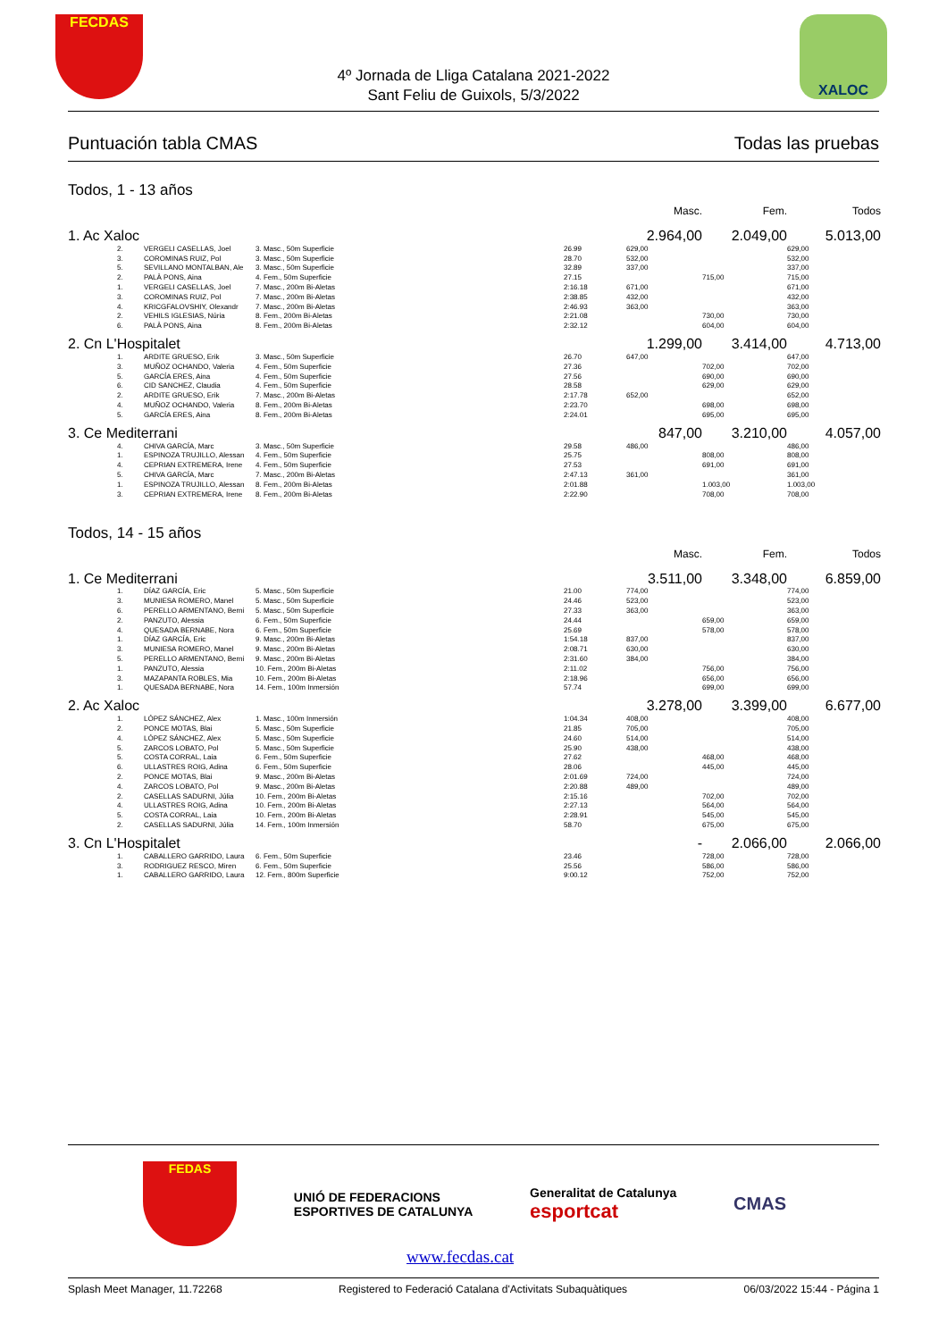FECDAS XALOC
4º Jornada de Lliga Catalana 2021-2022
Sant Feliu de Guixols, 5/3/2022
Puntuación tabla CMAS Todas las pruebas
Todos, 1 - 13 años
| | | | | | Masc. | Fem. | Todos |
| 1. Ac Xaloc | | | | | 2.964,00 | 2.049,00 | 5.013,00 |
| | 2. | VERGELI CASELLAS, Joel | 3. Masc., 50m Superficie | 26.99 | 629,00 | | 629,00 |
| | 3. | COROMINAS RUIZ, Pol | 3. Masc., 50m Superficie | 28.70 | 532,00 | | 532,00 |
| | 5. | SEVILLANO MONTALBAN, Ale | 3. Masc., 50m Superficie | 32.89 | 337,00 | | 337,00 |
| | 2. | PALÀ PONS, Aina | 4. Fem., 50m Superficie | 27.15 | | 715,00 | 715,00 |
| | 1. | VERGELI CASELLAS, Joel | 7. Masc., 200m Bi-Aletas | 2:16.18 | 671,00 | | 671,00 |
| | 3. | COROMINAS RUIZ, Pol | 7. Masc., 200m Bi-Aletas | 2:38.85 | 432,00 | | 432,00 |
| | 4. | KRICGFALOVSHIY, Olexandr | 7. Masc., 200m Bi-Aletas | 2:46.93 | 363,00 | | 363,00 |
| | 2. | VEHILS IGLESIAS, Núria | 8. Fem., 200m Bi-Aletas | 2:21.08 | | 730,00 | 730,00 |
| | 6. | PALÀ PONS, Aina | 8. Fem., 200m Bi-Aletas | 2:32.12 | | 604,00 | 604,00 |
| 2. Cn L'Hospitalet | | | | | 1.299,00 | 3.414,00 | 4.713,00 |
| | 1. | ARDITE GRUESO, Erik | 3. Masc., 50m Superficie | 26.70 | 647,00 | | 647,00 |
| | 3. | MUÑOZ OCHANDO, Valeria | 4. Fem., 50m Superficie | 27.36 | | 702,00 | 702,00 |
| | 5. | GARCÍA ERES, Aina | 4. Fem., 50m Superficie | 27.56 | | 690,00 | 690,00 |
| | 6. | CID SANCHEZ, Claudia | 4. Fem., 50m Superficie | 28.58 | | 629,00 | 629,00 |
| | 2. | ARDITE GRUESO, Erik | 7. Masc., 200m Bi-Aletas | 2:17.78 | 652,00 | | 652,00 |
| | 4. | MUÑOZ OCHANDO, Valeria | 8. Fem., 200m Bi-Aletas | 2:23.70 | | 698,00 | 698,00 |
| | 5. | GARCÍA ERES, Aina | 8. Fem., 200m Bi-Aletas | 2:24.01 | | 695,00 | 695,00 |
| 3. Ce Mediterrani | | | | | 847,00 | 3.210,00 | 4.057,00 |
| | 4. | CHIVA GARCÍA, Marc | 3. Masc., 50m Superficie | 29.58 | 486,00 | | 486,00 |
| | 1. | ESPINOZA TRUJILLO, Alessan | 4. Fem., 50m Superficie | 25.75 | | 808,00 | 808,00 |
| | 4. | CEPRIAN EXTREMERA, Irene | 4. Fem., 50m Superficie | 27.53 | | 691,00 | 691,00 |
| | 5. | CHIVA GARCÍA, Marc | 7. Masc., 200m Bi-Aletas | 2:47.13 | 361,00 | | 361,00 |
| | 1. | ESPINOZA TRUJILLO, Alessan | 8. Fem., 200m Bi-Aletas | 2:01.88 | | 1.003,00 | 1.003,00 |
| | 3. | CEPRIAN EXTREMERA, Irene | 8. Fem., 200m Bi-Aletas | 2:22.90 | | 708,00 | 708,00 |
Todos, 14 - 15 años
| | | | | | Masc. | Fem. | Todos |
| 1. Ce Mediterrani | | | | | 3.511,00 | 3.348,00 | 6.859,00 |
| | 1. | DÍAZ GARCÍA, Eric | 5. Masc., 50m Superficie | 21.00 | 774,00 | | 774,00 |
| | 3. | MUNIESA ROMERO, Manel | 5. Masc., 50m Superficie | 24.46 | 523,00 | | 523,00 |
| | 6. | PERELLO ARMENTANO, Berni | 5. Masc., 50m Superficie | 27.33 | 363,00 | | 363,00 |
| | 2. | PANZUTO, Alessia | 6. Fem., 50m Superficie | 24.44 | | 659,00 | 659,00 |
| | 4. | QUESADA BERNABE, Nora | 6. Fem., 50m Superficie | 25.69 | | 578,00 | 578,00 |
| | 1. | DÍAZ GARCÍA, Eric | 9. Masc., 200m Bi-Aletas | 1:54.18 | 837,00 | | 837,00 |
| | 3. | MUNIESA ROMERO, Manel | 9. Masc., 200m Bi-Aletas | 2:08.71 | 630,00 | | 630,00 |
| | 5. | PERELLO ARMENTANO, Berni | 9. Masc., 200m Bi-Aletas | 2:31.60 | 384,00 | | 384,00 |
| | 1. | PANZUTO, Alessia | 10. Fem., 200m Bi-Aletas | 2:11.02 | | 756,00 | 756,00 |
| | 3. | MAZAPANTA ROBLES, Mia | 10. Fem., 200m Bi-Aletas | 2:18.96 | | 656,00 | 656,00 |
| | 1. | QUESADA BERNABE, Nora | 14. Fem., 100m Inmersión | 57.74 | | 699,00 | 699,00 |
| 2. Ac Xaloc | | | | | 3.278,00 | 3.399,00 | 6.677,00 |
| | 1. | LÓPEZ SÁNCHEZ, Alex | 1. Masc., 100m Inmersión | 1:04.34 | 408,00 | | 408,00 |
| | 2. | PONCE MOTAS, Blai | 5. Masc., 50m Superficie | 21.85 | 705,00 | | 705,00 |
| | 4. | LÓPEZ SÁNCHEZ, Alex | 5. Masc., 50m Superficie | 24.60 | 514,00 | | 514,00 |
| | 5. | ZARCOS LOBATO, Pol | 5. Masc., 50m Superficie | 25.90 | 438,00 | | 438,00 |
| | 5. | COSTA CORRAL, Laia | 6. Fem., 50m Superficie | 27.62 | | 468,00 | 468,00 |
| | 6. | ULLASTRES ROIG, Adina | 6. Fem., 50m Superficie | 28.06 | | 445,00 | 445,00 |
| | 2. | PONCE MOTAS, Blai | 9. Masc., 200m Bi-Aletas | 2:01.69 | 724,00 | | 724,00 |
| | 4. | ZARCOS LOBATO, Pol | 9. Masc., 200m Bi-Aletas | 2:20.88 | 489,00 | | 489,00 |
| | 2. | CASELLAS SADURNI, Júlia | 10. Fem., 200m Bi-Aletas | 2:15.16 | | 702,00 | 702,00 |
| | 4. | ULLASTRES ROIG, Adina | 10. Fem., 200m Bi-Aletas | 2:27.13 | | 564,00 | 564,00 |
| | 5. | COSTA CORRAL, Laia | 10. Fem., 200m Bi-Aletas | 2:28.91 | | 545,00 | 545,00 |
| | 2. | CASELLAS SADURNI, Júlia | 14. Fem., 100m Inmersión | 58.70 | | 675,00 | 675,00 |
| 3. Cn L'Hospitalet | | | | | - | 2.066,00 | 2.066,00 |
| | 1. | CABALLERO GARRIDO, Laura | 6. Fem., 50m Superficie | 23.46 | | 728,00 | 728,00 |
| | 3. | RODRIGUEZ RESCO, Miren | 6. Fem., 50m Superficie | 25.56 | | 586,00 | 586,00 |
| | 1. | CABALLERO GARRIDO, Laura | 12. Fem., 800m Superficie | 9:00.12 | | 752,00 | 752,00 |
FEDAS
UNIÓ DE FEDERACIONS
ESPORTIVES DE CATALUNYA
Generalitat de Catalunya
esportcat
CMAS
www.fecdas.cat
Splash Meet Manager, 11.72268 Registered to Federació Catalana d'Activitats Subaquàtiques 06/03/2022 15:44 - Página 1